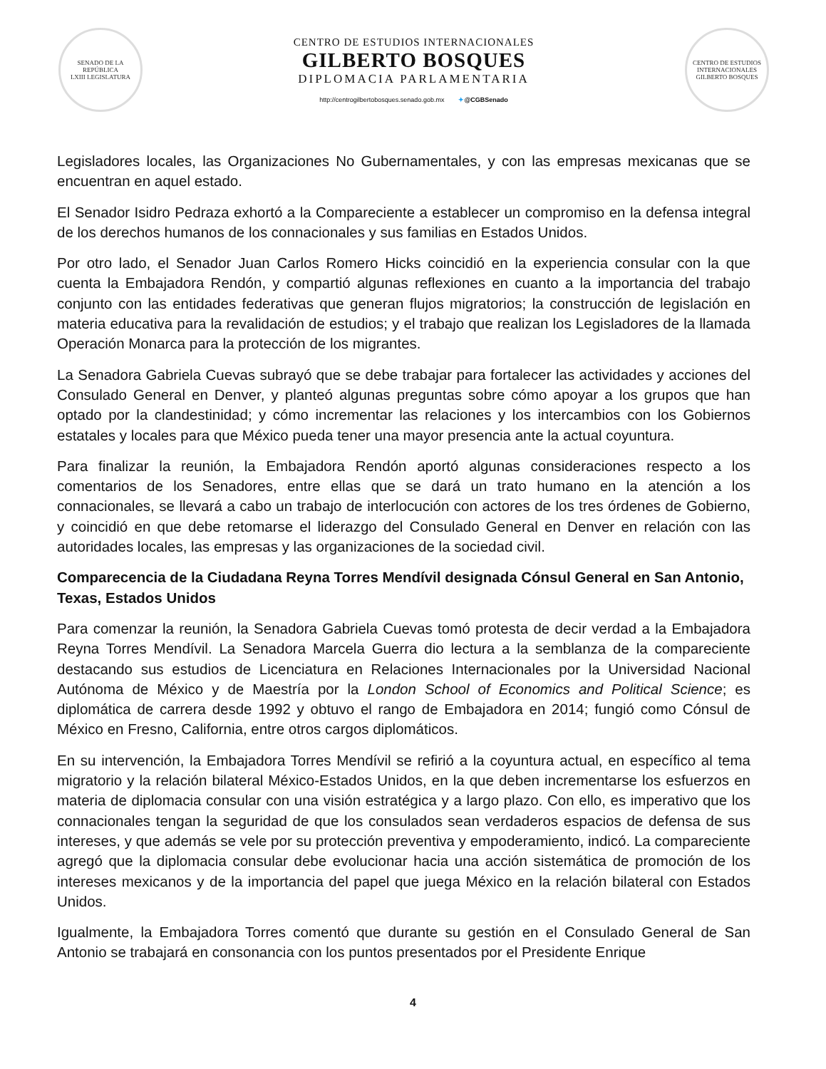SENADO DE LA REPÚBLICA
LXIII LEGISLATURA
CENTRO DE ESTUDIOS INTERNACIONALES
GILBERTO BOSQUES
DIPLOMACIA PARLAMENTARIA
http://centrogilbertobosques.senado.gob.mx ✦@CGBSenado
CENTRO DE ESTUDIOS INTERNACIONALES
GILBERTO BOSQUES
Legisladores locales, las Organizaciones No Gubernamentales, y con las empresas mexicanas que se encuentran en aquel estado.
El Senador Isidro Pedraza exhortó a la Compareciente a establecer un compromiso en la defensa integral de los derechos humanos de los connacionales y sus familias en Estados Unidos.
Por otro lado, el Senador Juan Carlos Romero Hicks coincidió en la experiencia consular con la que cuenta la Embajadora Rendón, y compartió algunas reflexiones en cuanto a la importancia del trabajo conjunto con las entidades federativas que generan flujos migratorios; la construcción de legislación en materia educativa para la revalidación de estudios; y el trabajo que realizan los Legisladores de la llamada Operación Monarca para la protección de los migrantes.
La Senadora Gabriela Cuevas subrayó que se debe trabajar para fortalecer las actividades y acciones del Consulado General en Denver, y planteó algunas preguntas sobre cómo apoyar a los grupos que han optado por la clandestinidad; y cómo incrementar las relaciones y los intercambios con los Gobiernos estatales y locales para que México pueda tener una mayor presencia ante la actual coyuntura.
Para finalizar la reunión, la Embajadora Rendón aportó algunas consideraciones respecto a los comentarios de los Senadores, entre ellas que se dará un trato humano en la atención a los connacionales, se llevará a cabo un trabajo de interlocución con actores de los tres órdenes de Gobierno, y coincidió en que debe retomarse el liderazgo del Consulado General en Denver en relación con las autoridades locales, las empresas y las organizaciones de la sociedad civil.
Comparecencia de la Ciudadana Reyna Torres Mendívil designada Cónsul General en San Antonio, Texas, Estados Unidos
Para comenzar la reunión, la Senadora Gabriela Cuevas tomó protesta de decir verdad a la Embajadora Reyna Torres Mendívil. La Senadora Marcela Guerra dio lectura a la semblanza de la compareciente destacando sus estudios de Licenciatura en Relaciones Internacionales por la Universidad Nacional Autónoma de México y de Maestría por la London School of Economics and Political Science; es diplomática de carrera desde 1992 y obtuvo el rango de Embajadora en 2014; fungió como Cónsul de México en Fresno, California, entre otros cargos diplomáticos.
En su intervención, la Embajadora Torres Mendívil se refirió a la coyuntura actual, en específico al tema migratorio y la relación bilateral México-Estados Unidos, en la que deben incrementarse los esfuerzos en materia de diplomacia consular con una visión estratégica y a largo plazo. Con ello, es imperativo que los connacionales tengan la seguridad de que los consulados sean verdaderos espacios de defensa de sus intereses, y que además se vele por su protección preventiva y empoderamiento, indicó. La compareciente agregó que la diplomacia consular debe evolucionar hacia una acción sistemática de promoción de los intereses mexicanos y de la importancia del papel que juega México en la relación bilateral con Estados Unidos.
Igualmente, la Embajadora Torres comentó que durante su gestión en el Consulado General de San Antonio se trabajará en consonancia con los puntos presentados por el Presidente Enrique
4